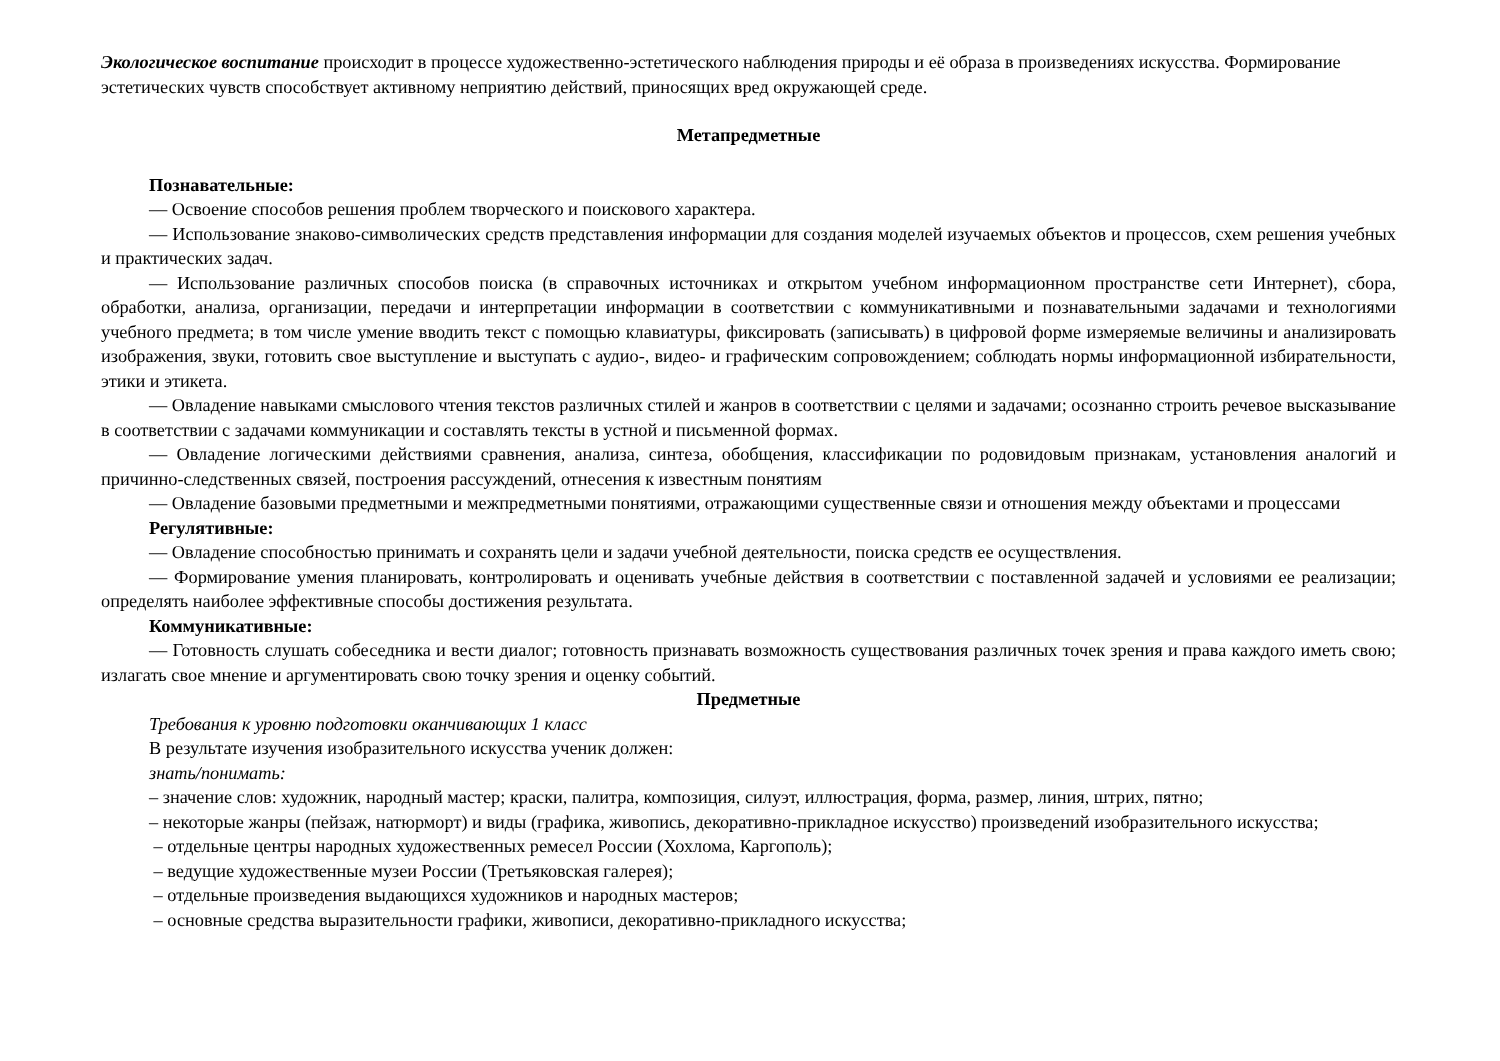Экологическое воспитание происходит в процессе художественно-эстетического наблюдения природы и её образа в произведениях искусства. Формирование эстетических чувств способствует активному неприятию действий, приносящих вред окружающей среде.
Метапредметные
Познавательные:
— Освоение способов решения проблем творческого и поискового характера.
— Использование знаково-символических средств представления информации для создания моделей изучаемых объектов и процессов, схем решения учебных и практических задач.
— Использование различных способов поиска (в справочных источниках и открытом учебном информационном пространстве сети Интернет), сбора, обработки, анализа, организации, передачи и интерпретации информации в соответствии с коммуникативными и познавательными задачами и технологиями учебного предмета; в том числе умение вводить текст с помощью клавиатуры, фиксировать (записывать) в цифровой форме измеряемые величины и анализировать изображения, звуки, готовить свое выступление и выступать с аудио-, видео- и графическим сопровождением; соблюдать нормы информационной избирательности, этики и этикета.
— Овладение навыками смыслового чтения текстов различных стилей и жанров в соответствии с целями и задачами; осознанно строить речевое высказывание в соответствии с задачами коммуникации и составлять тексты в устной и письменной формах.
— Овладение логическими действиями сравнения, анализа, синтеза, обобщения, классификации по родовидовым признакам, установления аналогий и причинно-следственных связей, построения рассуждений, отнесения к известным понятиям
— Овладение базовыми предметными и межпредметными понятиями, отражающими существенные связи и отношения между объектами и процессами
Регулятивные:
— Овладение способностью принимать и сохранять цели и задачи учебной деятельности, поиска средств ее осуществления.
— Формирование умения планировать, контролировать и оценивать учебные действия в соответствии с поставленной задачей и условиями ее реализации; определять наиболее эффективные способы достижения результата.
Коммуникативные:
— Готовность слушать собеседника и вести диалог; готовность признавать возможность существования различных точек зрения и права каждого иметь свою; излагать свое мнение и аргументировать свою точку зрения и оценку событий.
Предметные
Требования к уровню подготовки оканчивающих 1 класс
В результате изучения изобразительного искусства ученик должен:
знать/понимать:
– значение слов: художник, народный мастер; краски, палитра, композиция, силуэт, иллюстрация, форма, размер, линия, штрих, пятно;
– некоторые жанры (пейзаж, натюрморт) и виды (графика, живопись, декоративно-прикладное искусство) произведений изобразительного искусства;
– отдельные центры народных художественных ремесел России (Хохлома, Каргополь);
– ведущие художественные музеи России (Третьяковская галерея);
– отдельные произведения выдающихся художников и народных мастеров;
– основные средства выразительности графики, живописи, декоративно-прикладного искусства;